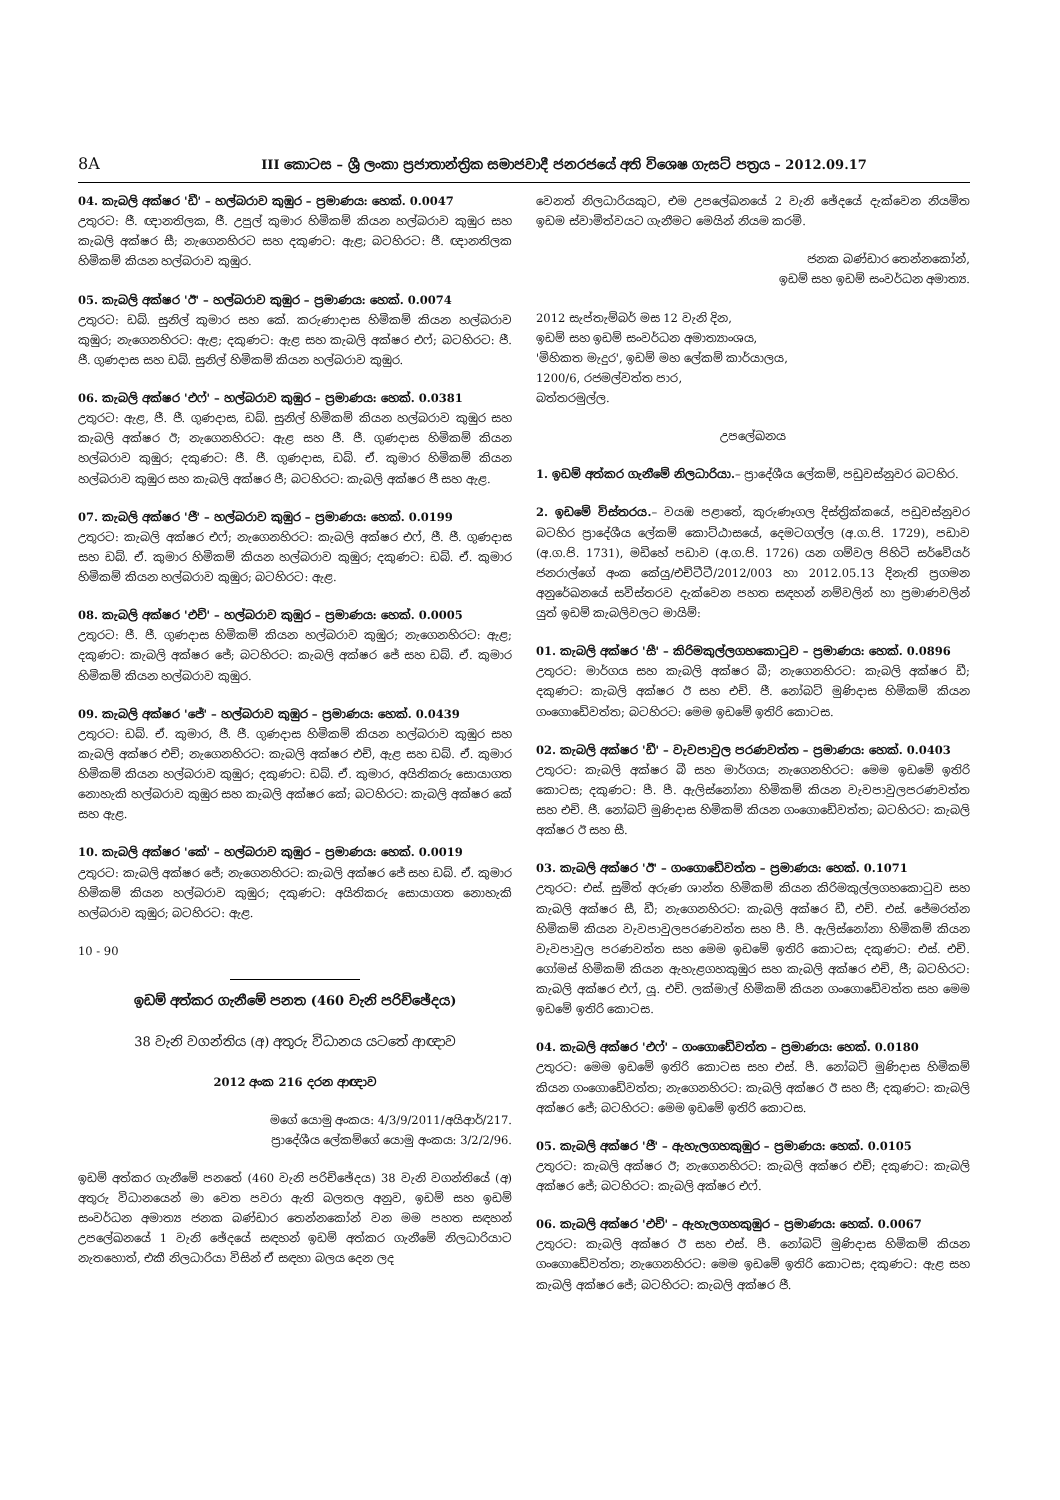8A III කොටස – ශ්‍රී ලංකා ප්‍රජාතාන්ත්‍රික සමාජවාදී ජනරජයේ අති විශෙෂ ගැසට් පත්‍රය – 2012.09.17
04. කැබලි අක්ෂර 'ඩී' – හල්බරාව කුඹුර – ප්‍රමාණය: හෙක්. 0.0047
උතුරට: ජී. ඥානතිලක, ජී. උපුල් කුමාර හිමිකම් කියන හල්බරාව කුඹුර සහ කැබලි අක්ෂර සී; නැගෙනහිරට සහ දකුණට: ඇළ; බටහිරට: ජී. ඥානතිලක හිමිකම් කියන හල්බරාව කුඹුර.
05. කැබලි අක්ෂර 'ඊ' – හල්බරාව කුඹුර – ප්‍රමාණය: හෙක්. 0.0074
උතුරට: ඩබ්. සුනිල් කුමාර සහ කේ. කරුණාදාස හිමිකම් කියන හල්බරාව කුඹුර; නැගෙනහිරට: ඇළ; දකුණට: ඇළ සහ කැබලි අක්ෂර එෆ්; බටහිරට: ජී. ජී. ගුණදාස සහ ඩබ්. සුනිල් හිමිකම් කියන හල්බරාව කුඹුර.
06. කැබලි අක්ෂර 'එෆ්' – හල්බරාව කුඹුර – ප්‍රමාණය: හෙක්. 0.0381
උතුරට: ඇළ, ජී. ජී. ගුණදාස, ඩබ්. සුනිල් හිමිකම් කියන හල්බරාව කුඹුර සහ කැබලි අක්ෂර ඊ; නැගෙනහිරට: ඇළ සහ ජී. ජී. ගුණදාස හිමිකම් කියන හල්බරාව කුඹුර; දකුණට: ජී. ජී. ගුණදාස, ඩබ්. ඒ. කුමාර හිමිකම් කියන හල්බරාව කුඹුර සහ කැබලි අක්ෂර ජී; බටහිරට: කැබලි අක්ෂර ජී සහ ඇළ.
07. කැබලි අක්ෂර 'ජී' – හල්බරාව කුඹුර – ප්‍රමාණය: හෙක්. 0.0199
උතුරට: කැබලි අක්ෂර එෆ්; නැගෙනහිරට: කැබලි අක්ෂර එෆ්, ජී. ජී. ගුණදාස සහ ඩබ්. ඒ. කුමාර හිමිකම් කියන හල්බරාව කුඹුර; දකුණට: ඩබ්. ඒ. කුමාර හිමිකම් කියන හල්බරාව කුඹුර; බටහිරට: ඇළ.
08. කැබලි අක්ෂර 'එච්' – හල්බරාව කුඹුර – ප්‍රමාණය: හෙක්. 0.0005
උතුරට: ජී. ජී. ගුණදාස හිමිකම් කියන හල්බරාව කුඹුර; නැගෙනහිරට: ඇළ; දකුණට: කැබලි අක්ෂර ජේ; බටහිරට: කැබලි අක්ෂර ජේ සහ ඩබ්. ඒ. කුමාර හිමිකම් කියන හල්බරාව කුඹුර.
09. කැබලි අක්ෂර 'ජේ' – හල්බරාව කුඹුර – ප්‍රමාණය: හෙක්. 0.0439
උතුරට: ඩබ්. ඒ. කුමාර, ජී. ජී. ගුණදාස හිමිකම් කියන හල්බරාව කුඹුර සහ කැබලි අක්ෂර එච්; නැගෙනහිරට: කැබලි අක්ෂර එච්, ඇළ සහ ඩබ්. ඒ. කුමාර හිමිකම් කියන හල්බරාව කුඹුර; දකුණට: ඩබ්. ඒ. කුමාර, අයිතිකරු සොයාගත නොහැකි හල්බරාව කුඹුර සහ කැබලි අක්ෂර කේ; බටහිරට: කැබලි අක්ෂර කේ සහ ඇළ.
10. කැබලි අක්ෂර 'කේ' – හල්බරාව කුඹුර – ප්‍රමාණය: හෙක්. 0.0019
උතුරට: කැබලි අක්ෂර ජේ; නැගෙනහිරට: කැබලි අක්ෂර ජේ සහ ඩබ්. ඒ. කුමාර හිමිකම් කියන හල්බරාව කුඹුර; දකුණට: අයිතිකරු සොයාගත නොහැකි හල්බරාව කුඹුර; බටහිරට: ඇළ.
10 - 90
ඉඩම් අත්කර ගැනීමේ පනත (460 වැනි පරිච්ඡේදය)
38 වැනි වගන්තිය (අ) අතුරු විධානය යටතේ ආඥාව
2012 අංක 216 දරන ආඥාව
මගේ යොමු අංකය: 4/3/9/2011/අයිආර්/217.
ප්‍රාදේශීය ලේකම්ගේ යොමු අංකය: 3/2/2/96.
ඉඩම් අත්කර ගැනීමේ පනතේ (460 වැනි පරිච්ඡේදය) 38 වැනි වගන්තියේ (අ) අතුරු විධානයෙන් මා වෙත පවරා ඇති බලතල අනුව, ඉඩම් සහ ඉඩම් සංවර්ධන අමාත්‍ය ජනක බණ්ඩාර තෙන්නකෝන් වන මම පහත සඳහන් උපලේඛනයේ 1 වැනි ඡේදයේ සඳහන් ඉඩම් අත්කර ගැනීමේ නිලධාරියාට නැතහොත්, එකී නිලධාරියා විසින් ඒ සඳහා බලය දෙන ලද
වෙනත් නිලධාරියකුට, එම උපලේඛනයේ 2 වැනි ඡේදයේ දැක්වෙන නියමිත ඉඩම ස්වාමිත්වයට ගැනීමට මෙයින් නියම කරමි.
ජනක බණ්ඩාර තෙන්නකෝන්,
ඉඩම් සහ ඉඩම් සංවර්ධන අමාත්‍ය.
2012 සැප්තැම්බර් මස 12 වැනි දින,
ඉඩම් සහ ඉඩම් සංවර්ධන අමාත්‍යාංශය,
'මිහිකත මැදුර', ඉඩම් මහ ලේකම් කාර්යාලය,
1200/6, රජමල්වත්ත පාර,
බත්තරමුල්ල.
උපලේඛනය
1. ඉඩම් අත්කර ගැනීමේ නිලධාරියා.– ප්‍රාදේශීය ලේකම්, පඩුවස්නුවර බටහිර.
2. ඉඩමේ විස්තරය.– වයඹ පළාතේ, කුරුණෑගල දිස්ත්‍රික්කයේ, පඩුවස්නුවර බටහිර ප්‍රාදේශීය ලේකම් කොට්ඨාසයේ, දෙමටගල්ල (අ.ග.පි. 1729), පඩාව (අ.ග.පි. 1731), මඩිහේ පඩාව (අ.ග.පි. 1726) යන ගම්වල පිහිටි සර්වේයර් ජනරාල්ගේ අංක කේයු/එච්ටීටී/2012/003 හා 2012.05.13 දිනැති ප්‍රගමන අනුරේඛනයේ සවිස්තරව දැක්වෙන පහත සඳහන් නම්වලින් හා ප්‍රමාණවලින් යුත් ඉඩම් කැබලිවලට මායිම්:
01. කැබලි අක්ෂර 'සී' – කිරිමකුල්ලගහකොටුව – ප්‍රමාණය: හෙක්. 0.0896
උතුරට: මාර්ගය සහ කැබලි අක්ෂර බී; නැගෙනහිරට: කැබලි අක්ෂර ඩී; දකුණට: කැබලි අක්ෂර ඊ සහ එච්. ජී. නෝබට් මුණිදාස හිමිකම් කියන ගංගොඩේවත්ත; බටහිරට: මෙම ඉඩමේ ඉතිරි කොටස.
02. කැබලි අක්ෂර 'ඩී' – වැවපාවුල පරණවත්ත – ප්‍රමාණය: හෙක්. 0.0403
උතුරට: කැබලි අක්ෂර බී සහ මාර්ගය; නැගෙනහිරට: මෙම ඉඩමේ ඉතිරි කොටස; දකුණට: පී. පී. ඇලිස්නෝනා හිමිකම් කියන වැවපාවුලපරණවත්ත සහ එච්. ජී. නෝබට් මුණිදාස හිමිකම් කියන ගංගොඩේවත්ත; බටහිරට: කැබලි අක්ෂර ඊ සහ සී.
03. කැබලි අක්ෂර 'ඊ' – ගංගොඩේවත්ත – ප්‍රමාණය: හෙක්. 0.1071
උතුරට: එස්. සුමිත් අරුණ ශාන්ත හිමිකම් කියන කිරිමකුල්ලගහකොටුව සහ කැබලි අක්ෂර සී, ඩී; නැගෙනහිරට: කැබලි අක්ෂර ඩී, එච්. එස්. ජේමරත්න හිමිකම් කියන වැවපාවුලපරණවත්ත සහ පී. පී. ඇලිස්නෝනා හිමිකම් කියන වැවපාවුල පරණවත්ත සහ මෙම ඉඩමේ ඉතිරි කොටස; දකුණට: එස්. එච්. ගෝමස් හිමිකම් කියන ඇහැළගහකුඹුර සහ කැබලි අක්ෂර එච්, ජී; බටහිරට: කැබලි අක්ෂර එෆ්, යූ. එච්. ලක්මාල් හිමිකම් කියන ගංගොඩේවත්ත සහ මෙම ඉඩමේ ඉතිරි කොටස.
04. කැබලි අක්ෂර 'එෆ්' – ගංගොඩේවත්ත – ප්‍රමාණය: හෙක්. 0.0180
උතුරට: මෙම ඉඩමේ ඉතිරි කොටස සහ එස්. පී. නෝබට් මුණිදාස හිමිකම් කියන ගංගොඩේවත්ත; නැගෙනහිරට: කැබලි අක්ෂර ඊ සහ ජී; දකුණට: කැබලි අක්ෂර ජේ; බටහිරට: මෙම ඉඩමේ ඉතිරි කොටස.
05. කැබලි අක්ෂර 'ජී' – ඇහැලගහකුඹුර – ප්‍රමාණය: හෙක්. 0.0105
උතුරට: කැබලි අක්ෂර ඊ; නැගෙනහිරට: කැබලි අක්ෂර එච්; දකුණට: කැබලි අක්ෂර ජේ; බටහිරට: කැබලි අක්ෂර එෆ්.
06. කැබලි අක්ෂර 'එච්' – ඇහැලගහකුඹුර – ප්‍රමාණය: හෙක්. 0.0067
උතුරට: කැබලි අක්ෂර ඊ සහ එස්. පී. නෝබට් මුණිදාස හිමිකම් කියන ගංගොඩේවත්ත; නැගෙනහිරට: මෙම ඉඩමේ ඉතිරි කොටස; දකුණට: ඇළ සහ කැබලි අක්ෂර ජේ; බටහිරට: කැබලි අක්ෂර ජී.